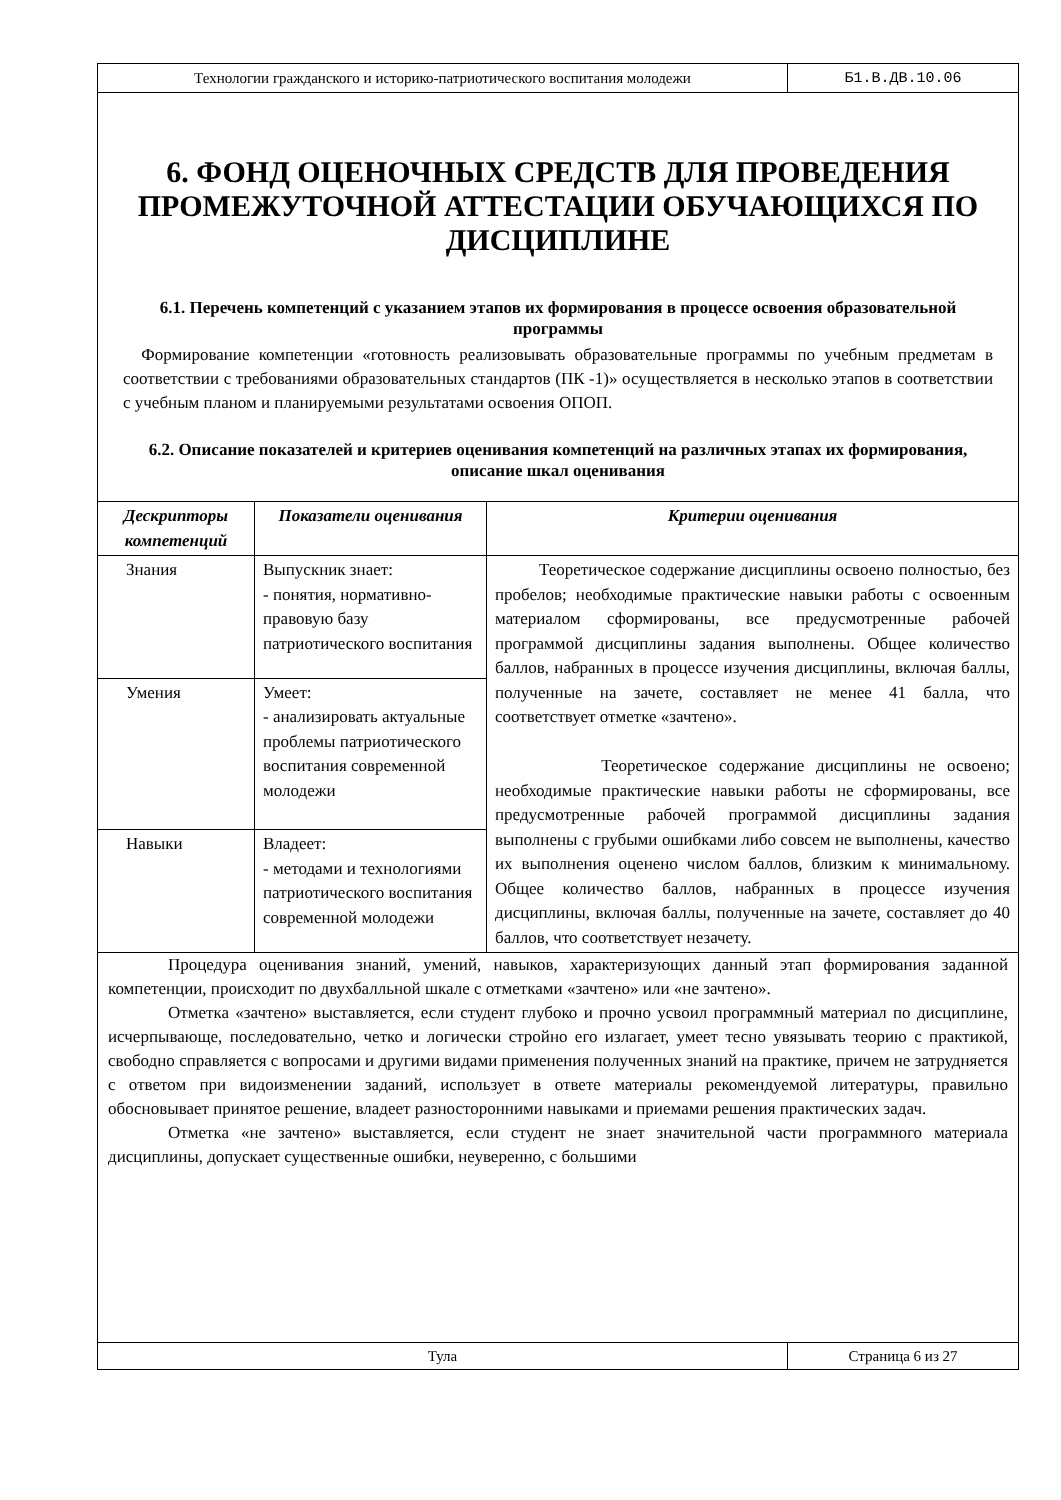Технологии гражданского и историко-патриотического воспитания молодежи
Б1.В.ДВ.10.06
6. ФОНД ОЦЕНОЧНЫХ СРЕДСТВ ДЛЯ ПРОВЕДЕНИЯ ПРОМЕЖУТОЧНОЙ АТТЕСТАЦИИ ОБУЧАЮЩИХСЯ ПО ДИСЦИПЛИНЕ
6.1. Перечень компетенций с указанием этапов их формирования в процессе освоения образовательной программы
Формирование компетенции «готовность реализовывать образовательные программы по учебным предметам в соответствии с требованиями образовательных стандартов (ПК -1)» осуществляется в несколько этапов в соответствии с учебным планом и планируемыми результатами освоения ОПОП.
6.2. Описание показателей и критериев оценивания компетенций на различных этапах их формирования, описание шкал оценивания
| Дескрипторы компетенций | Показатели оценивания | Критерии оценивания |
| --- | --- | --- |
| Знания | Выпускник знает: - понятия, нормативно-правовую базу патриотического воспитания | Теоретическое содержание дисциплины освоено полностью, без пробелов; необходимые практические навыки работы с освоенным материалом сформированы, все предусмотренные рабочей программой дисциплины задания выполнены. Общее количество баллов, набранных в процессе изучения дисциплины, включая баллы, полученные на зачете, составляет не менее 41 балла, что соответствует отметке «зачтено». Теоретическое содержание дисциплины не освоено; необходимые практические навыки работы не сформированы, все предусмотренные рабочей программой дисциплины задания выполнены с грубыми ошибками либо совсем не выполнены, качество их выполнения оценено числом баллов, близким к минимальному. Общее количество баллов, набранных в процессе изучения дисциплины, включая баллы, полученные на зачете, составляет до 40 баллов, что соответствует незачету. |
| Умения | Умеет: - анализировать актуальные проблемы патриотического воспитания современной молодежи | |
| Навыки | Владеет: - методами и технологиями патриотического воспитания современной молодежи | |
Процедура оценивания знаний, умений, навыков, характеризующих данный этап формирования заданной компетенции, происходит по двухбалльной шкале с отметками «зачтено» или «не зачтено».
Отметка «зачтено» выставляется, если студент глубоко и прочно усвоил программный материал по дисциплине, исчерпывающе, последовательно, четко и логически стройно его излагает, умеет тесно увязывать теорию с практикой, свободно справляется с вопросами и другими видами применения полученных знаний на практике, причем не затрудняется с ответом при видоизменении заданий, использует в ответе материалы рекомендуемой литературы, правильно обосновывает принятое решение, владеет разносторонними навыками и приемами решения практических задач.
Отметка «не зачтено» выставляется, если студент не знает значительной части программного материала дисциплины, допускает существенные ошибки, неуверенно, с большими
Тула Страница 6 из 27